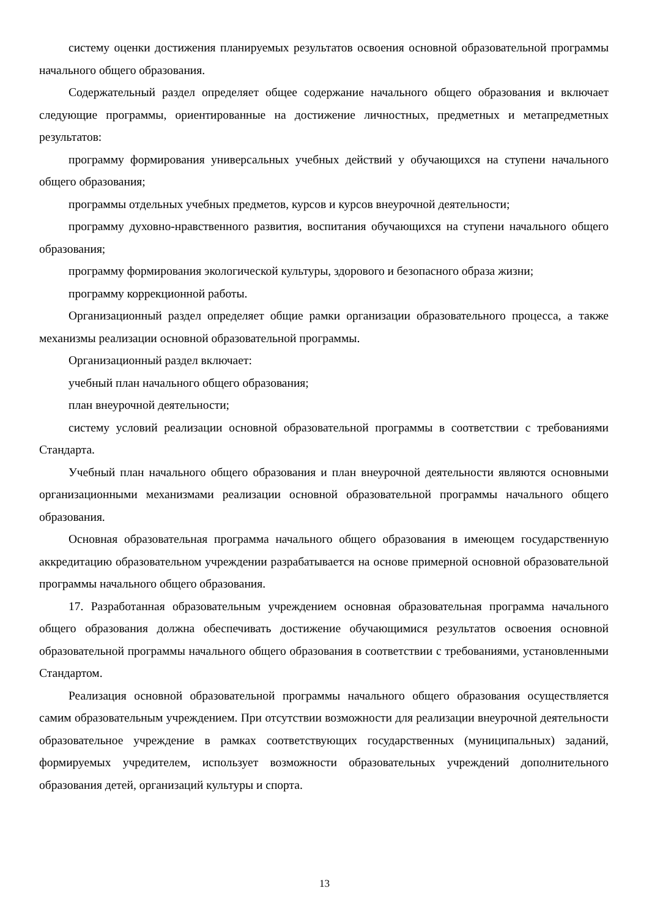систему оценки достижения планируемых результатов освоения основной образовательной программы начального общего образования.
Содержательный раздел определяет общее содержание начального общего образования и включает следующие программы, ориентированные на достижение личностных, предметных и метапредметных результатов:
программу формирования универсальных учебных действий у обучающихся на ступени начального общего образования;
программы отдельных учебных предметов, курсов и курсов внеурочной деятельности;
программу духовно-нравственного развития, воспитания обучающихся на ступени начального общего образования;
программу формирования экологической культуры, здорового и безопасного образа жизни;
программу коррекционной работы.
Организационный раздел определяет общие рамки организации образовательного процесса, а также механизмы реализации основной образовательной программы.
Организационный раздел включает:
учебный план начального общего образования;
план внеурочной деятельности;
систему условий реализации основной образовательной программы в соответствии с требованиями Стандарта.
Учебный план начального общего образования и план внеурочной деятельности являются основными организационными механизмами реализации основной образовательной программы начального общего образования.
Основная образовательная программа начального общего образования в имеющем государственную аккредитацию образовательном учреждении разрабатывается на основе примерной основной образовательной программы начального общего образования.
17. Разработанная образовательным учреждением основная образовательная программа начального общего образования должна обеспечивать достижение обучающимися результатов освоения основной образовательной программы начального общего образования в соответствии с требованиями, установленными Стандартом.
Реализация основной образовательной программы начального общего образования осуществляется самим образовательным учреждением. При отсутствии возможности для реализации внеурочной деятельности образовательное учреждение в рамках соответствующих государственных (муниципальных) заданий, формируемых учредителем, использует возможности образовательных учреждений дополнительного образования детей, организаций культуры и спорта.
13